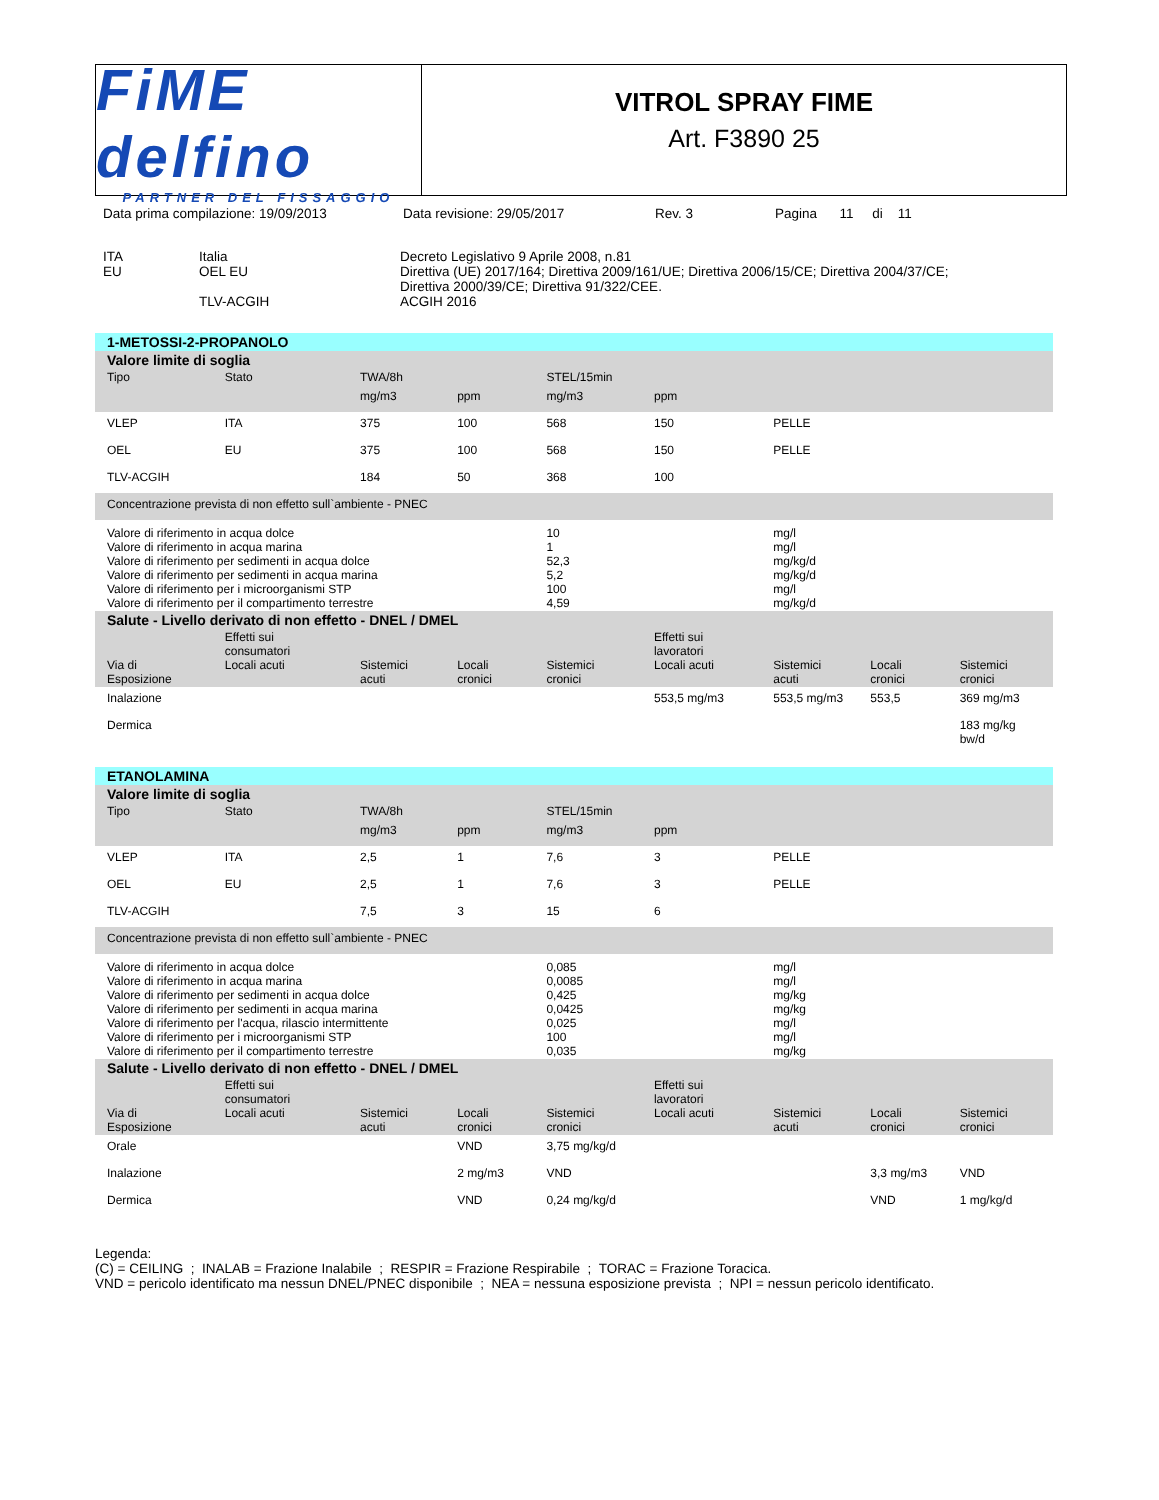FiME delfino
PARTNER DEL FISSAGGIO
VITROL SPRAY FIME
Art. F3890 25
Data prima compilazione: 19/09/2013 Data revisione: 29/05/2017 Rev. 3 Pagina 11 di 11
| ITA EU | Italia OEL EU | Decreto Legislativo 9 Aprile 2008, n.81 Direttiva (UE) 2017/164; Direttiva 2009/161/UE; Direttiva 2006/15/CE; Direttiva 2004/37/CE; Direttiva 2000/39/CE; Direttiva 91/322/CEE. |
| | TLV-ACGIH | ACGIH 2016 |
| 1-METOSSI-2-PROPANOLO | | | | | | | | |
| Valore limite di soglia | | | | | | | | |
| Tipo | Stato | TWA/8h | | STEL/15min | | | | |
| | | mg/m3 | ppm | mg/m3 | ppm | | | |
| VLEP | ITA | 375 | 100 | 568 | 150 | PELLE | | |
| OEL | EU | 375 | 100 | 568 | 150 | PELLE | | |
| TLV-ACGIH | | 184 | 50 | 368 | 100 | | | |
| Concentrazione prevista di non effetto sull`ambiente - PNEC | | | | | | | | |
| Valore di riferimento in acqua dolce Valore di riferimento in acqua marina Valore di riferimento per sedimenti in acqua dolce Valore di riferimento per sedimenti in acqua marina Valore di riferimento per i microorganismi STP Valore di riferimento per il compartimento terrestre | | | | 10 1 52,3 5,2 100 4,59 | | mg/l mg/l mg/kg/d mg/kg/d mg/l mg/kg/d | | |
| Salute - Livello derivato di non effetto - DNEL / DMEL | | | | | | | | |
| Via di Esposizione | Effetti sui consumatori Locali acuti | Sistemici acuti | Locali cronici | Sistemici cronici | Effetti sui lavoratori Locali acuti | Sistemici acuti | Locali cronici | Sistemici cronici |
| Inalazione | | | | | 553,5 mg/m3 | 553,5 mg/m3 | 553,5 | 369 mg/m3 |
| Dermica | | | | | | | | 183 mg/kg bw/d |
| ETANOLAMINA | | | | | | | | |
| Valore limite di soglia | | | | | | | | |
| Tipo | Stato | TWA/8h | | STEL/15min | | | | |
| | | mg/m3 | ppm | mg/m3 | ppm | | | |
| VLEP | ITA | 2,5 | 1 | 7,6 | 3 | PELLE | | |
| OEL | EU | 2,5 | 1 | 7,6 | 3 | PELLE | | |
| TLV-ACGIH | | 7,5 | 3 | 15 | 6 | | | |
| Concentrazione prevista di non effetto sull`ambiente - PNEC | | | | | | | | |
| Valore di riferimento in acqua dolce Valore di riferimento in acqua marina Valore di riferimento per sedimenti in acqua dolce Valore di riferimento per sedimenti in acqua marina Valore di riferimento per l'acqua, rilascio intermittente Valore di riferimento per i microorganismi STP Valore di riferimento per il compartimento terrestre | | | | 0,085 0,0085 0,425 0,0425 0,025 100 0,035 | | mg/l mg/l mg/kg mg/kg mg/l mg/l mg/kg | | |
| Salute - Livello derivato di non effetto - DNEL / DMEL | | | | | | | | |
| Via di Esposizione | Effetti sui consumatori Locali acuti | Sistemici acuti | Locali cronici | Sistemici cronici | Effetti sui lavoratori Locali acuti | Sistemici acuti | Locali cronici | Sistemici cronici |
| Orale | | | VND | 3,75 mg/kg/d | | | | |
| Inalazione | | | 2 mg/m3 | VND | | | 3,3 mg/m3 | VND |
| Dermica | | | VND | 0,24 mg/kg/d | | | VND | 1 mg/kg/d |
Legenda:
(C) = CEILING ; INALAB = Frazione Inalabile ; RESPIR = Frazione Respirabile ; TORAC = Frazione Toracica.
VND = pericolo identificato ma nessun DNEL/PNEC disponibile ; NEA = nessuna esposizione prevista ; NPI = nessun pericolo identificato.